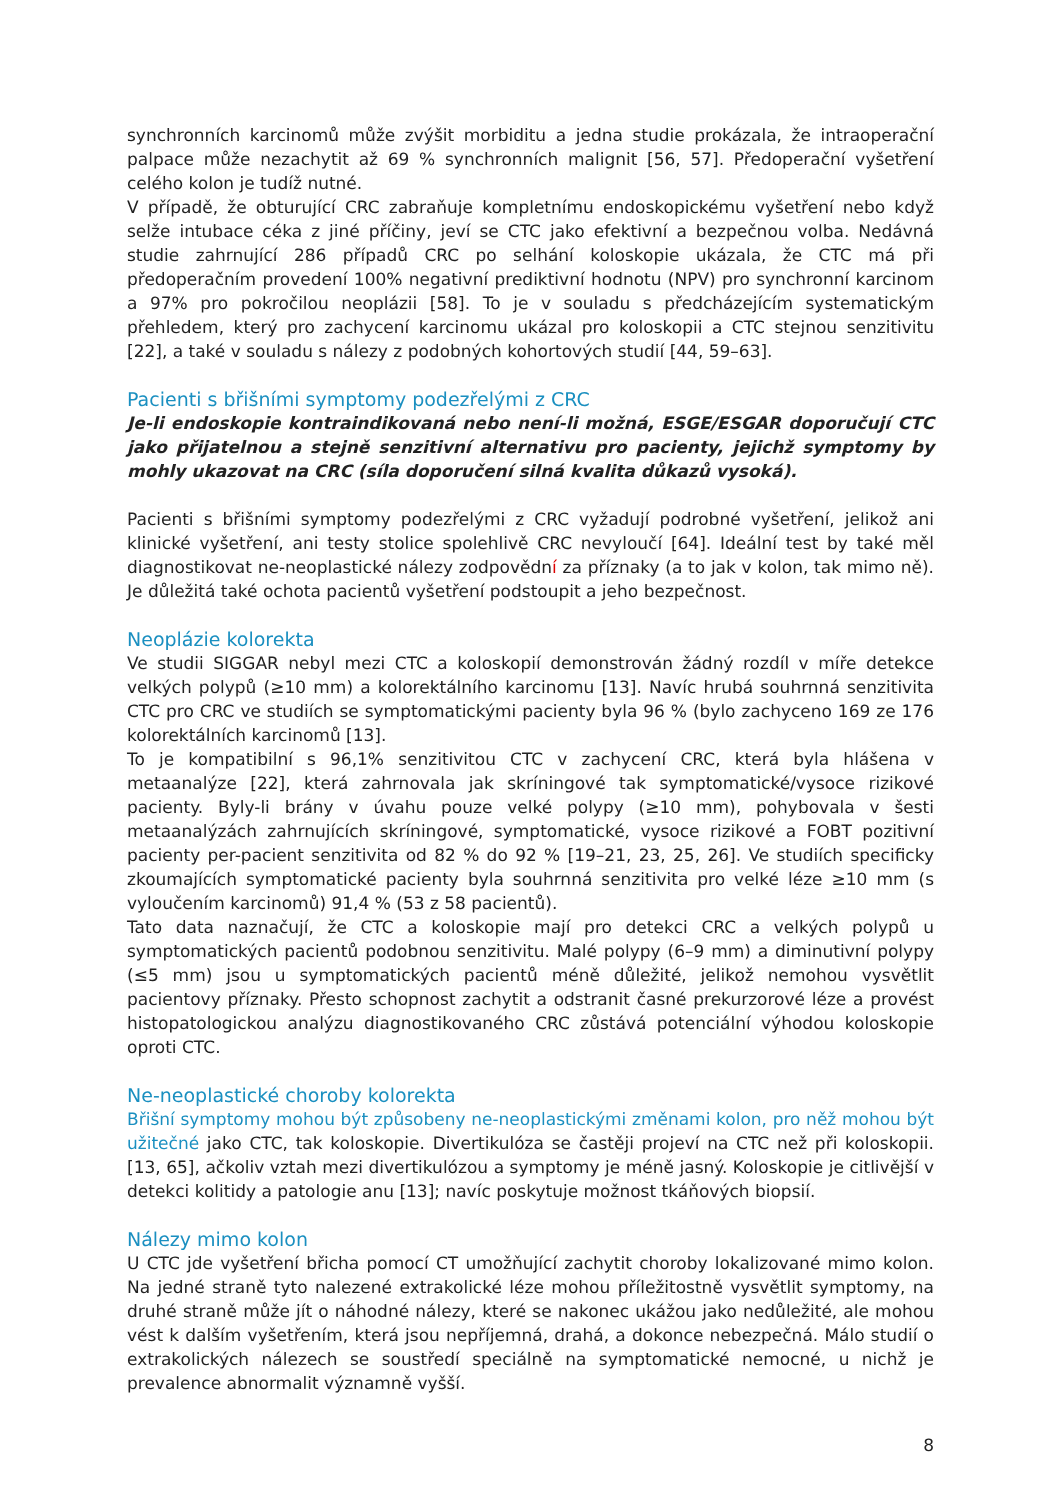synchronních karcinomů může zvýšit morbiditu a jedna studie prokázala, že intraoperační palpace může nezachytit až 69 % synchronních malignit [56, 57]. Předoperační vyšetření celého kolon je tudíž nutné.
V případě, že obturující CRC zabraňuje kompletnímu endoskopickému vyšetření nebo když selže intubace céka z jiné příčiny, jeví se CTC jako efektivní a bezpečnou volba. Nedávná studie zahrnující 286 případů CRC po selhání koloskopie ukázala, že CTC má při předoperačním provedení 100% negativní prediktivní hodnotu (NPV) pro synchronní karcinom a 97% pro pokročilou neoplázii [58]. To je v souladu s předcházejícím systematickým přehledem, který pro zachycení karcinomu ukázal pro koloskopii a CTC stejnou senzitivitu [22], a také v souladu s nálezy z podobných kohortových studií [44, 59–63].
Pacienti s břišními symptomy podezřelými z CRC
Je-li endoskopie kontraindikovaná nebo není-li možná, ESGE/ESGAR doporučují CTC jako přijatelnou a stejně senzitivní alternativu pro pacienty, jejichž symptomy by mohly ukazovat na CRC (síla doporučení silná kvalita důkazů vysoká).
Pacienti s břišními symptomy podezřelými z CRC vyžadují podrobné vyšetření, jelikož ani klinické vyšetření, ani testy stolice spolehlivě CRC nevyloučí [64]. Ideální test by také měl diagnostikovat ne-neoplastické nálezy zodpovědní za příznaky (a to jak v kolon, tak mimo ně). Je důležitá také ochota pacientů vyšetření podstoupit a jeho bezpečnost.
Neoplázie kolorekta
Ve studii SIGGAR nebyl mezi CTC a koloskopií demonstrován žádný rozdíl v míře detekce velkých polypů (≥10 mm) a kolorektálního karcinomu [13]. Navíc hrubá souhrnná senzitivita CTC pro CRC ve studiích se symptomatickými pacienty byla 96 % (bylo zachyceno 169 ze 176 kolorektálních karcinomů [13].
To je kompatibilní s 96,1% senzitivitou CTC v zachycení CRC, která byla hlášena v metaanalýze [22], která zahrnovala jak skríningové tak symptomatické/vysoce rizikové pacienty. Byly-li brány v úvahu pouze velké polypy (≥10 mm), pohybovala v šesti metaanalýzách zahrnujících skríningové, symptomatické, vysoce rizikové a FOBT pozitivní pacienty per-pacient senzitivita od 82 % do 92 % [19–21, 23, 25, 26]. Ve studiích specificky zkoumajících symptomatické pacienty byla souhrnná senzitivita pro velké léze ≥10 mm (s vyloučením karcinomů) 91,4 % (53 z 58 pacientů).
Tato data naznačují, že CTC a koloskopie mají pro detekci CRC a velkých polypů u symptomatických pacientů podobnou senzitivitu. Malé polypy (6–9 mm) a diminutivní polypy (≤5 mm) jsou u symptomatických pacientů méně důležité, jelikož nemohou vysvětlit pacientovy příznaky. Přesto schopnost zachytit a odstranit časné prekurzorové léze a provést histopatologickou analýzu diagnostikovaného CRC zůstává potenciální výhodou koloskopie oproti CTC.
Ne-neoplastické choroby kolorekta
Břišní symptomy mohou být způsobeny ne-neoplastickými změnami kolon, pro něž mohou být užitečné jako CTC, tak koloskopie. Divertikulóza se častěji projeví na CTC než při koloskopii. [13, 65], ačkoliv vztah mezi divertikulózou a symptomy je méně jasný. Koloskopie je citlivější v detekci kolitidy a patologie anu [13]; navíc poskytuje možnost tkáňových biopsií.
Nálezy mimo kolon
U CTC jde vyšetření břicha pomocí CT umožňující zachytit choroby lokalizované mimo kolon. Na jedné straně tyto nalezené extrakolické léze mohou příležitostně vysvětlit symptomy, na druhé straně může jít o náhodné nálezy, které se nakonec ukážou jako nedůležité, ale mohou vést k dalším vyšetřením, která jsou nepříjemná, drahá, a dokonce nebezpečná. Málo studií o extrakolických nálezech se soustředí speciálně na symptomatické nemocné, u nichž je prevalence abnormalit významně vyšší.
8